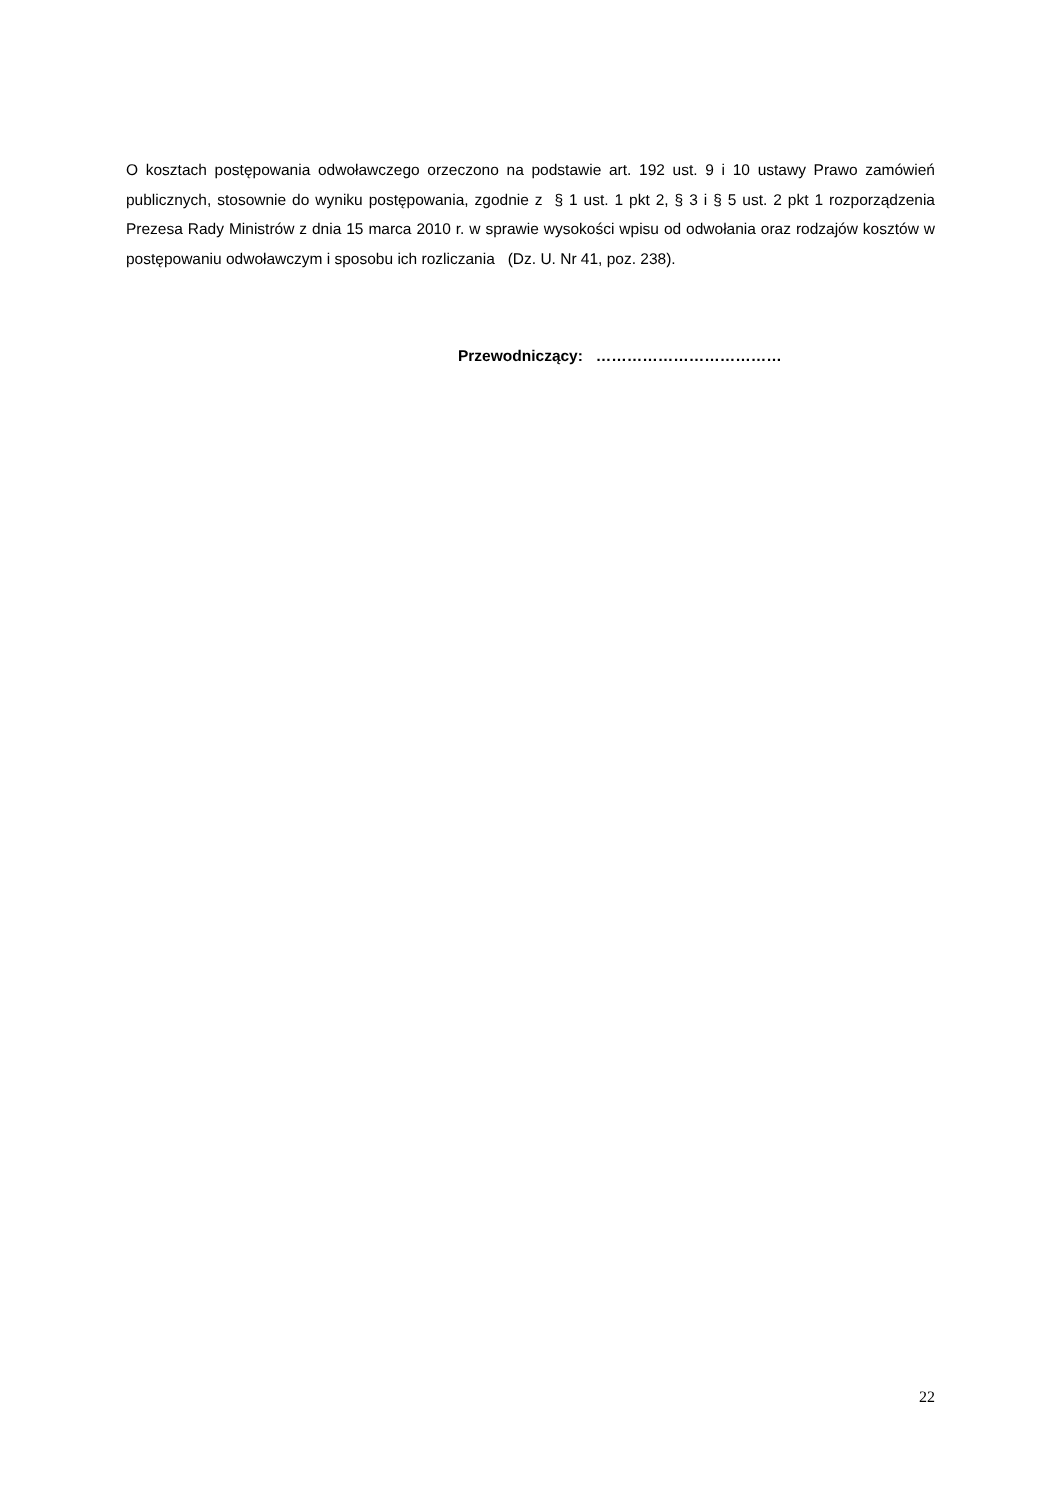O kosztach postępowania odwoławczego orzeczono na podstawie art. 192 ust. 9 i 10 ustawy Prawo zamówień publicznych, stosownie do wyniku postępowania, zgodnie z § 1 ust. 1 pkt 2, § 3 i § 5 ust. 2 pkt 1 rozporządzenia Prezesa Rady Ministrów z dnia 15 marca 2010 r. w sprawie wysokości wpisu od odwołania oraz rodzajów kosztów w postępowaniu odwoławczym i sposobu ich rozliczania (Dz. U. Nr 41, poz. 238).
Przewodniczący: ………………………………
22